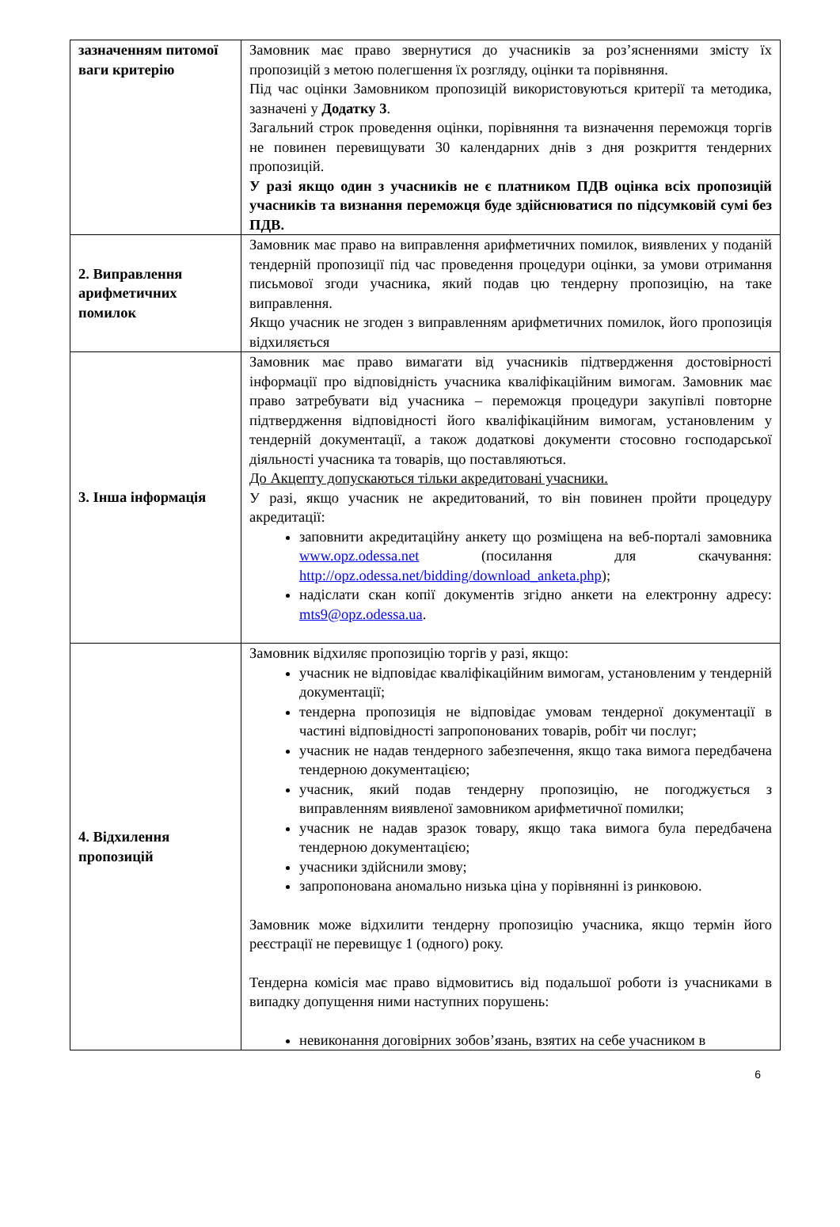| зазначенням питомої ваги критерію | Замовник має право звернутися до учасників за роз’ясненнями змісту їх пропозицій з метою полегшення їх розгляду, оцінки та порівняння. Під час оцінки Замовником пропозицій використовуються критерії та методика, зазначені у Додатку 3 . Загальний строк проведення оцінки, порівняння та визначення переможця торгів не повинен перевищувати 30 календарних днів з дня розкриття тендерних пропозицій. У разі якщо один з учасників не є платником ПДВ оцінка всіх пропозицій учасників та визнання переможця буде здійснюватися по підсумковій сумі без ПДВ. |
| 2. Виправлення арифметичних помилок | Замовник має право на виправлення арифметичних помилок, виявлених у поданій тендерній пропозиції під час проведення процедури оцінки, за умови отримання письмової згоди учасника, який подав цю тендерну пропозицію, на таке виправлення. Якщо учасник не згоден з виправленням арифметичних помилок, його пропозиція відхиляється |
| 3. Інша інформація | Замовник має право вимагати від учасників підтвердження достовірності інформації про відповідність учасника кваліфікаційним вимогам. Замовник має право затребувати від учасника – переможця процедури закупівлі повторне підтвердження відповідності його кваліфікаційним вимогам, установленим у тендерній документації, а також додаткові документи стосовно господарської діяльності учасника та товарів, що поставляються. До Акцепту допускаються тільки акредитовані учасники. У разі, якщо учасник не акредитований, то він повинен пройти процедуру акредитації: заповнити акредитаційну анкету що розміщена на веб-порталі замовника www.opz.odessa.net (посилання для скачування: http://opz.odessa.net/bidding/download_anketa.php ); надіслати скан копії документів згідно анкети на електронну адресу: mts9@opz.odessa.ua . |
| 4. Відхилення пропозицій | Замовник відхиляє пропозицію торгів у разі, якщо: учасник не відповідає кваліфікаційним вимогам, установленим у тендерній документації; тендерна пропозиція не відповідає умовам тендерної документації в частині відповідності запропонованих товарів, робіт чи послуг; учасник не надав тендерного забезпечення, якщо така вимога передбачена тендерною документацією; учасник, який подав тендерну пропозицію, не погоджується з виправленням виявленої замовником арифметичної помилки; учасник не надав зразок товару, якщо така вимога була передбачена тендерною документацією; учасники здійснили змову; запропонована аномально низька ціна у порівнянні із ринковою. Замовник може відхилити тендерну пропозицію учасника, якщо термін його реєстрації не перевищує 1 (одного) року. Тендерна комісія має право відмовитись від подальшої роботи із учасниками в випадку допущення ними наступних порушень: невиконання договірних зобов’язань, взятих на себе учасником в |
6